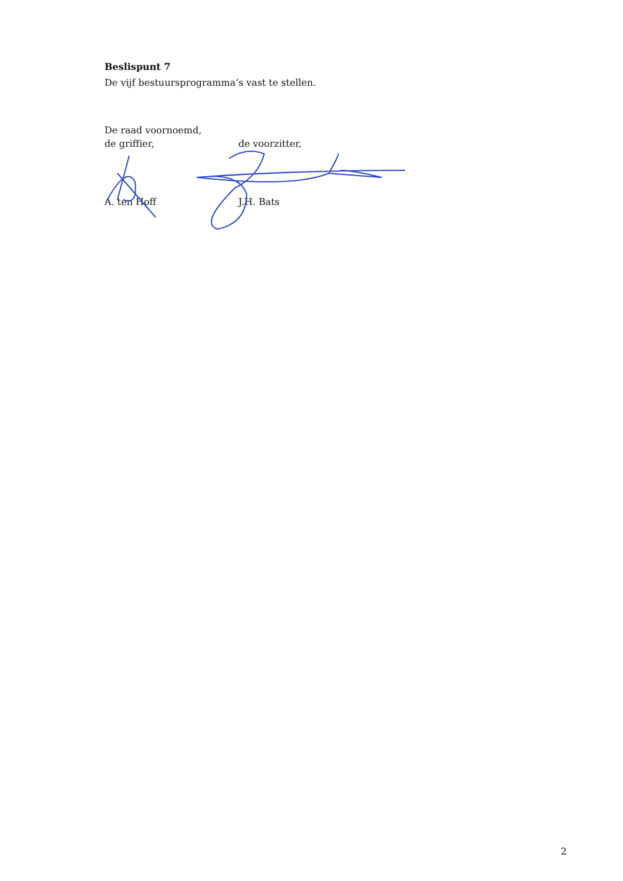Beslispunt 7
De vijf bestuursprogramma’s vast te stellen.
De raad voornoemd,
de griffier, de voorzitter,
A. ten Hoff J.H. Bats
2